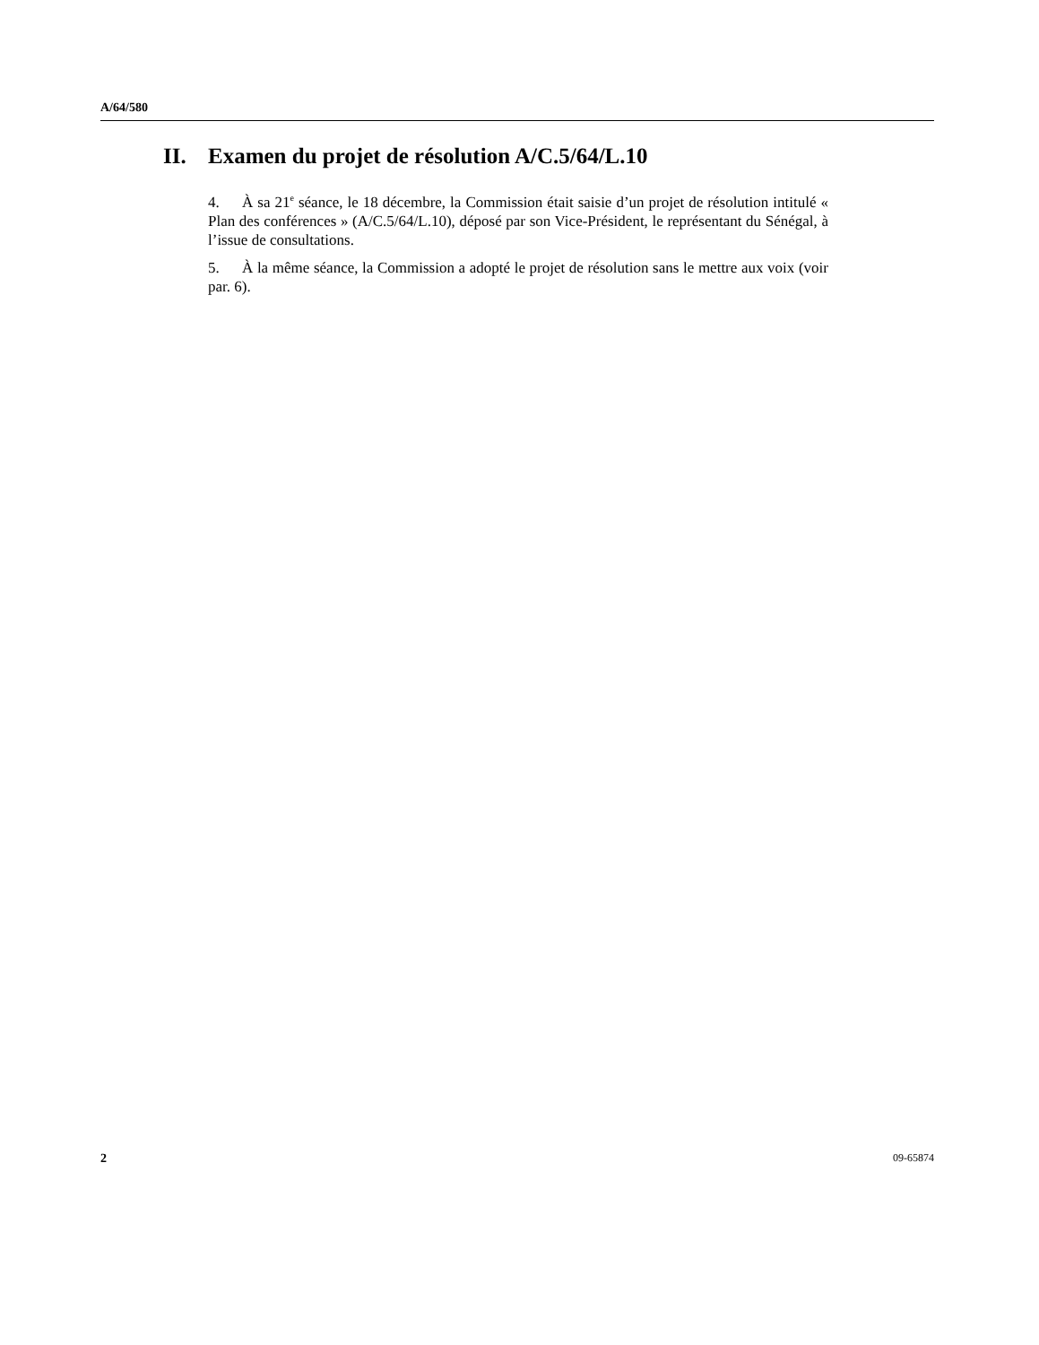A/64/580
II. Examen du projet de résolution A/C.5/64/L.10
4. À sa 21<sup>e</sup> séance, le 18 décembre, la Commission était saisie d’un projet de résolution intitulé « Plan des conférences » (A/C.5/64/L.10), déposé par son Vice-Président, le représentant du Sénégal, à l’issue de consultations.
5. À la même séance, la Commission a adopté le projet de résolution sans le mettre aux voix (voir par. 6).
2 09-65874